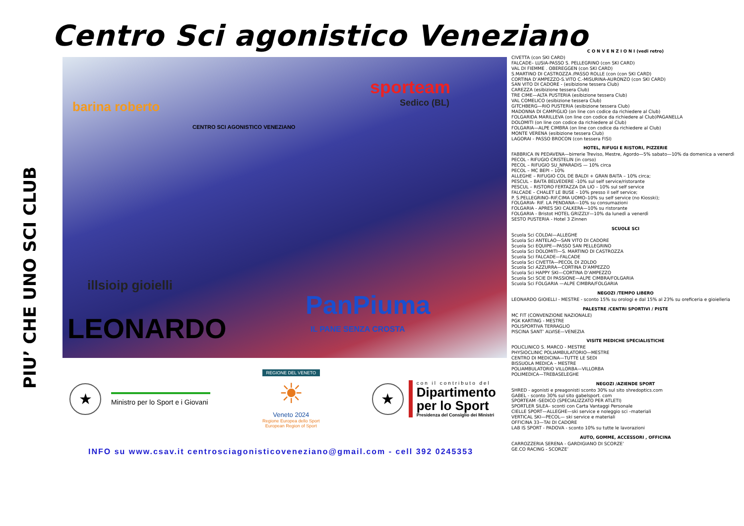Centro Sci agonistico Veneziano
PIU’ CHE UNO SCI CLUB
barina roberto
CENTRO SCI AGONISTICO VENEZIANO
sporteam
Sedico (BL)
illsioip gioielli
LEONARDO
PanPiuma
IL PANE SENZA CROSTA
C O N V E N Z I O N I (vedi retro)
CIVETTA (con SKI CARD)
FALCADE– LUSIA-PASSO S. PELLEGRINO (con SKI CARD)
VAL DI FIEMME . OBEREGGEN (con SKI CARD)
S.MARTINO DI CASTROZZA /PASSO ROLLE (con (con SKI CARD)
CORTINA D’AMPEZZO-S.VITO C.-MISURINA-AURONZO (con SKI CARD)
SAN VITO DI CADORE - (esibizione tessera Club)
CAREZZA (esibizione tessera Club)
TRE CIME—ALTA PUSTERIA (esibizione tessera Club)
VAL COMELICO (esibizione tessera Club)
GITCHBERG—RIO PUSTERIA (esibizione tessera Club)
MADONNA DI CAMPIGLIO (on line con codice da richiedere al Club)
FOLGARIDA MARILLEVA (on line con codice da richiedere al Club)PAGANELLA
DOLOMITI (on line con codice da richiedere al Club)
FOLGARIA—ALPE CIMBRA (on line con codice da richiedere al Club)
MONTE VERENA (esibizione tessera Club)
LAGORAI - PASSO BROCON (con tessera FISI)
HOTEL, RIFUGI E RISTORI, PIZZERIE
FABBRICA IN PEDAVENA—birrerie Treviso, Mestre, Agordo—5% sabato—10% da domenica a venerdì
PECOL - RIFUGIO CRISTELIN (in corso)
PECOL – RIFUGIO SU_NPARADIS — 10% circa
PECOL – MC BEPI – 10%
ALLEGHE – RIFUGIO COL DE BALDI + GRAN BAITA – 10% circa;
PESCUL – BAITA BELVEDERE -10% sul self service/ristorante
PESCUL – RISTORO FERTAZZA DA LIO – 10% sul self service
FALCADE – CHALET LE BUSE – 10% presso il self service;
P. S.PELLEGRINO–RIF.CIMA UOMO–10% su self service (no Kiosski);
FOLGARIA- RIF. LA PENDANA—10% su consumazioni
FOLGARIA - APRES SKI CALKERA—10% su ristorante
FOLGARIA - Bristot HOTEL GRIZZLY—10% da lunedì a venerdì
SESTO PUSTERIA - Hotel 3 Zinnen
SCUOLE SCI
Scuola Sci COLDAI—ALLEGHE
Scuola Sci ANTELAO—SAN VITO DI CADORE
Scuola Sci EQUIPE—PASSO SAN PELLEGRINO
Scuola Sci DOLOMITI—S. MARTINO DI CASTROZZA
Scuola Sci FALCADE—FALCADE
Scuola Sci CIVETTA—PECOL DI ZOLDO
Scuola Sci AZZURRA—CORTINA D’AMPEZZO
Scuola Sci HAPPY SKI—CORTINA D’AMPEZZO
Scuola Sci SCIE DI PASSIONE—ALPE CIMBRA/FOLGARIA
Scuola Sci FOLGARIA —ALPE CIMBRA/FOLGARIA
NEGOZI /TEMPO LIBERO
LEONARDO GIOIELLI - MESTRE - sconto 15% su orologi e dal 15% al 23% su oreficeria e gioielleria
PALESTRE /CENTRI SPORTIVI / PISTE
MC FIT (CONVENZIONE NAZIONALE)
PGK KARTING - MESTRE
POLISPORTIVA TERRAGLIO
PISCINA SANT’ ALVISE—VENEZIA
VISITE MEDICHE SPECIALISTICHE
POLICLINICO S. MARCO - MESTRE
PHYSIOCLINIC POLIAMBULATORIO—MESTRE
CENTRO DI MEDICINA—TUTTE LE SEDI
BISSUOLA MEDICA – MESTRE
POLIAMBULATORIO VILLORBA—VILLORBA
POLIMEDICA—TREBASELEGHE
NEGOZI /AZIENDE SPORT
SHRED - agonisti e preagonisti sconto 30% sul sito shredoptics.com
GABEL - sconto 30% sul sito gabelsport. com
SPORTEAM -SEDICO (SPECIALIZZATO PER ATLETI)
SPORTLER SILEA– sconti con Carta Vantaggi Personale
CIELLE SPORT—ALLEGHE—ski service e noleggio sci –materiali
VERTICAL SKI—PECOL— ski service e materiali
OFFICINA 33—TAI DI CADORE
LAB IS SPORT - PADOVA - sconto 10% su tutte le lavorazioni
AUTO, GOMME, ACCESSORI , OFFICINA
CARROZZERIA SERENA - GARDIGIANO DI SCORZE’
GE.CO RACING - SCORZE’
★
Ministro per lo Sport e i Giovani
REGIONE DEL VENETO
☀
Veneto 2024
Regione Europea dello Sport
European Region of Sport
★
con il contributo del
Dipartimento
per lo Sport
Presidenza del Consiglio dei Ministri
INFO su www.csav.it centrosciagonisticoveneziano@gmail.com - cell 392 0245353